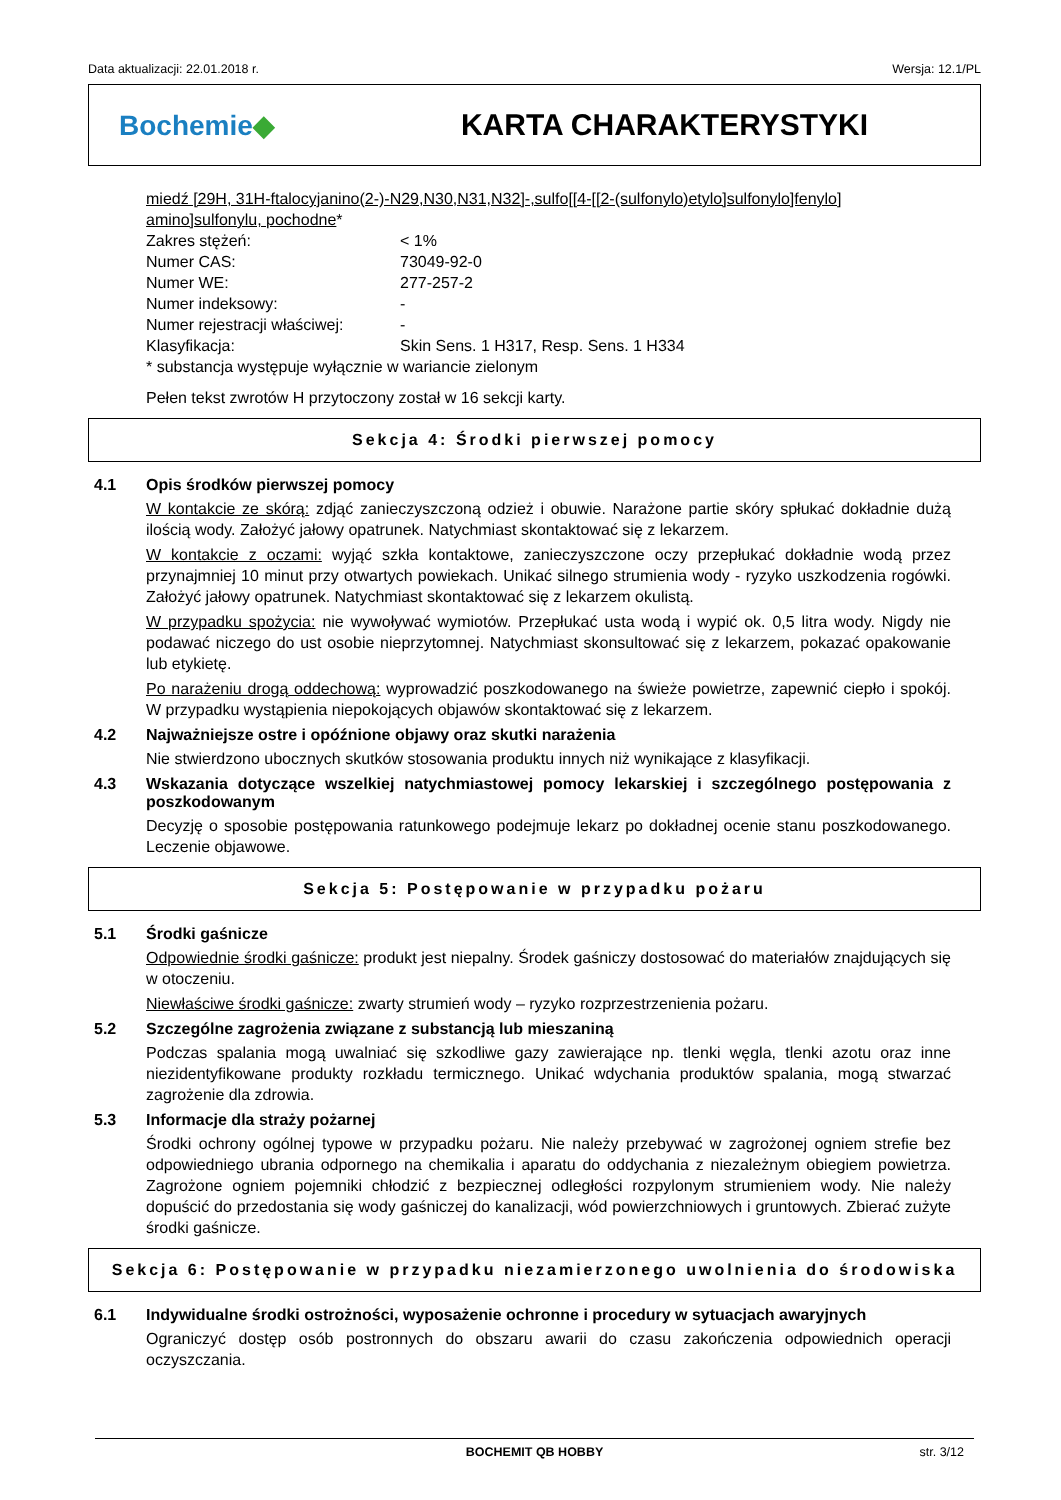Data aktualizacji: 22.01.2018 r. Wersja: 12.1/PL
Bochemie◆ KARTA CHARAKTERYSTYKI
miedź [29H, 31H-ftalocyjanino(2-)-N29,N30,N31,N32]-,sulfo[[4-[[2-(sulfonylo)etylo]sulfonylo]fenylo] amino]sulfonylu, pochodne*
Zakres stężeń: < 1%
Numer CAS: 73049-92-0
Numer WE: 277-257-2
Numer indeksowy: -
Numer rejestracji właściwej: -
Klasyfikacja: Skin Sens. 1 H317, Resp. Sens. 1 H334
* substancja występuje wyłącznie w wariancie zielonym
Pełen tekst zwrotów H przytoczony został w 16 sekcji karty.
Sekcja 4: Środki pierwszej pomocy
4.1 Opis środków pierwszej pomocy
W kontakcie ze skórą: zdjąć zanieczyszczoną odzież i obuwie. Narażone partie skóry spłukać dokładnie dużą ilością wody. Założyć jałowy opatrunek. Natychmiast skontaktować się z lekarzem.
W kontakcie z oczami: wyjąć szkła kontaktowe, zanieczyszczone oczy przepłukać dokładnie wodą przez przynajmniej 10 minut przy otwartych powiekach. Unikać silnego strumienia wody - ryzyko uszkodzenia rogówki. Założyć jałowy opatrunek. Natychmiast skontaktować się z lekarzem okulistą.
W przypadku spożycia: nie wywoływać wymiotów. Przepłukać usta wodą i wypić ok. 0,5 litra wody. Nigdy nie podawać niczego do ust osobie nieprzytomnej. Natychmiast skonsultować się z lekarzem, pokazać opakowanie lub etykietę.
Po narażeniu drogą oddechową: wyprowadzić poszkodowanego na świeże powietrze, zapewnić ciepło i spokój. W przypadku wystąpienia niepokojących objawów skontaktować się z lekarzem.
4.2 Najważniejsze ostre i opóźnione objawy oraz skutki narażenia
Nie stwierdzono ubocznych skutków stosowania produktu innych niż wynikające z klasyfikacji.
4.3 Wskazania dotyczące wszelkiej natychmiastowej pomocy lekarskiej i szczególnego postępowania z poszkodowanym
Decyzję o sposobie postępowania ratunkowego podejmuje lekarz po dokładnej ocenie stanu poszkodowanego. Leczenie objawowe.
Sekcja 5: Postępowanie w przypadku pożaru
5.1 Środki gaśnicze
Odpowiednie środki gaśnicze: produkt jest niepalny. Środek gaśniczy dostosować do materiałów znajdujących się w otoczeniu.
Niewłaściwe środki gaśnicze: zwarty strumień wody – ryzyko rozprzestrzenienia pożaru.
5.2 Szczególne zagrożenia związane z substancją lub mieszaniną
Podczas spalania mogą uwalniać się szkodliwe gazy zawierające np. tlenki węgla, tlenki azotu oraz inne niezidentyfikowane produkty rozkładu termicznego. Unikać wdychania produktów spalania, mogą stwarzać zagrożenie dla zdrowia.
5.3 Informacje dla straży pożarnej
Środki ochrony ogólnej typowe w przypadku pożaru. Nie należy przebywać w zagrożonej ogniem strefie bez odpowiedniego ubrania odpornego na chemikalia i aparatu do oddychania z niezależnym obiegiem powietrza. Zagrożone ogniem pojemniki chłodzić z bezpiecznej odległości rozpylonym strumieniem wody. Nie należy dopuścić do przedostania się wody gaśniczej do kanalizacji, wód powierzchniowych i gruntowych. Zbierać zużyte środki gaśnicze.
Sekcja 6: Postępowanie w przypadku niezamierzonego uwolnienia do środowiska
6.1 Indywidualne środki ostrożności, wyposażenie ochronne i procedury w sytuacjach awaryjnych
Ograniczyć dostęp osób postronnych do obszaru awarii do czasu zakończenia odpowiednich operacji oczyszczania.
BOCHEMIT QB HOBBY str. 3/12